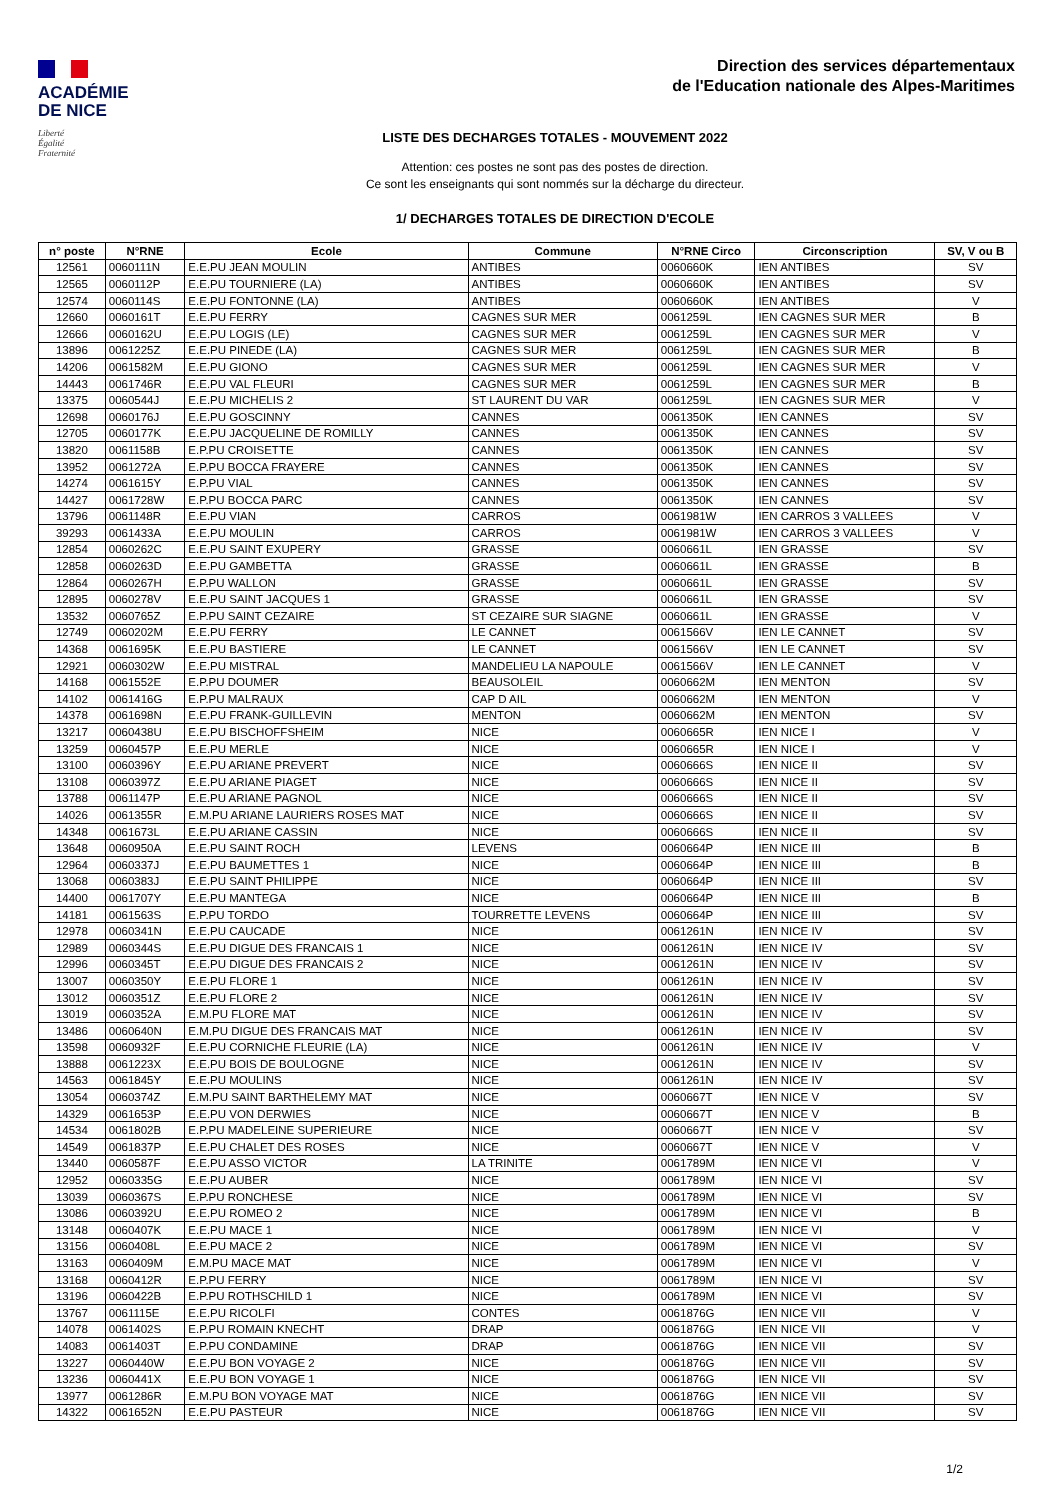ACADÉMIE
DE NICE
Liberté
Égalité
Fraternité
Direction des services départementaux
de l'Education nationale des Alpes-Maritimes
LISTE DES DECHARGES TOTALES - MOUVEMENT 2022
Attention: ces postes ne sont pas des postes de direction.
Ce sont les enseignants qui sont nommés sur la décharge du directeur.
1/ DECHARGES TOTALES DE DIRECTION D'ECOLE
| n° poste | N°RNE | Ecole | Commune | N°RNE Circo | Circonscription | SV, V ou B |
| --- | --- | --- | --- | --- | --- | --- |
| 12561 | 0060111N | E.E.PU JEAN MOULIN | ANTIBES | 0060660K | IEN ANTIBES | SV |
| 12565 | 0060112P | E.E.PU TOURNIERE (LA) | ANTIBES | 0060660K | IEN ANTIBES | SV |
| 12574 | 0060114S | E.E.PU FONTONNE (LA) | ANTIBES | 0060660K | IEN ANTIBES | V |
| 12660 | 0060161T | E.E.PU FERRY | CAGNES SUR MER | 0061259L | IEN CAGNES SUR MER | B |
| 12666 | 0060162U | E.E.PU LOGIS (LE) | CAGNES SUR MER | 0061259L | IEN CAGNES SUR MER | V |
| 13896 | 0061225Z | E.E.PU PINEDE (LA) | CAGNES SUR MER | 0061259L | IEN CAGNES SUR MER | B |
| 14206 | 0061582M | E.E.PU GIONO | CAGNES SUR MER | 0061259L | IEN CAGNES SUR MER | V |
| 14443 | 0061746R | E.E.PU VAL FLEURI | CAGNES SUR MER | 0061259L | IEN CAGNES SUR MER | B |
| 13375 | 0060544J | E.E.PU MICHELIS 2 | ST LAURENT DU VAR | 0061259L | IEN CAGNES SUR MER | V |
| 12698 | 0060176J | E.E.PU GOSCINNY | CANNES | 0061350K | IEN CANNES | SV |
| 12705 | 0060177K | E.E.PU JACQUELINE DE ROMILLY | CANNES | 0061350K | IEN CANNES | SV |
| 13820 | 0061158B | E.P.PU CROISETTE | CANNES | 0061350K | IEN CANNES | SV |
| 13952 | 0061272A | E.P.PU BOCCA FRAYERE | CANNES | 0061350K | IEN CANNES | SV |
| 14274 | 0061615Y | E.P.PU VIAL | CANNES | 0061350K | IEN CANNES | SV |
| 14427 | 0061728W | E.P.PU BOCCA PARC | CANNES | 0061350K | IEN CANNES | SV |
| 13796 | 0061148R | E.E.PU VIAN | CARROS | 0061981W | IEN CARROS 3 VALLEES | V |
| 39293 | 0061433A | E.E.PU MOULIN | CARROS | 0061981W | IEN CARROS 3 VALLEES | V |
| 12854 | 0060262C | E.E.PU SAINT EXUPERY | GRASSE | 0060661L | IEN GRASSE | SV |
| 12858 | 0060263D | E.E.PU GAMBETTA | GRASSE | 0060661L | IEN GRASSE | B |
| 12864 | 0060267H | E.P.PU WALLON | GRASSE | 0060661L | IEN GRASSE | SV |
| 12895 | 0060278V | E.E.PU SAINT JACQUES 1 | GRASSE | 0060661L | IEN GRASSE | SV |
| 13532 | 0060765Z | E.P.PU SAINT CEZAIRE | ST CEZAIRE SUR SIAGNE | 0060661L | IEN GRASSE | V |
| 12749 | 0060202M | E.E.PU FERRY | LE CANNET | 0061566V | IEN LE CANNET | SV |
| 14368 | 0061695K | E.E.PU BASTIERE | LE CANNET | 0061566V | IEN LE CANNET | SV |
| 12921 | 0060302W | E.E.PU MISTRAL | MANDELIEU LA NAPOULE | 0061566V | IEN LE CANNET | V |
| 14168 | 0061552E | E.P.PU DOUMER | BEAUSOLEIL | 0060662M | IEN MENTON | SV |
| 14102 | 0061416G | E.P.PU MALRAUX | CAP D AIL | 0060662M | IEN MENTON | V |
| 14378 | 0061698N | E.E.PU FRANK-GUILLEVIN | MENTON | 0060662M | IEN MENTON | SV |
| 13217 | 0060438U | E.E.PU BISCHOFFSHEIM | NICE | 0060665R | IEN NICE I | V |
| 13259 | 0060457P | E.E.PU MERLE | NICE | 0060665R | IEN NICE I | V |
| 13100 | 0060396Y | E.E.PU ARIANE PREVERT | NICE | 0060666S | IEN NICE II | SV |
| 13108 | 0060397Z | E.E.PU ARIANE PIAGET | NICE | 0060666S | IEN NICE II | SV |
| 13788 | 0061147P | E.E.PU ARIANE PAGNOL | NICE | 0060666S | IEN NICE II | SV |
| 14026 | 0061355R | E.M.PU ARIANE LAURIERS ROSES MAT | NICE | 0060666S | IEN NICE II | SV |
| 14348 | 0061673L | E.E.PU ARIANE CASSIN | NICE | 0060666S | IEN NICE II | SV |
| 13648 | 0060950A | E.E.PU SAINT ROCH | LEVENS | 0060664P | IEN NICE III | B |
| 12964 | 0060337J | E.E.PU BAUMETTES 1 | NICE | 0060664P | IEN NICE III | B |
| 13068 | 0060383J | E.E.PU SAINT PHILIPPE | NICE | 0060664P | IEN NICE III | SV |
| 14400 | 0061707Y | E.E.PU MANTEGA | NICE | 0060664P | IEN NICE III | B |
| 14181 | 0061563S | E.P.PU TORDO | TOURRETTE LEVENS | 0060664P | IEN NICE III | SV |
| 12978 | 0060341N | E.E.PU CAUCADE | NICE | 0061261N | IEN NICE IV | SV |
| 12989 | 0060344S | E.E.PU DIGUE DES FRANCAIS 1 | NICE | 0061261N | IEN NICE IV | SV |
| 12996 | 0060345T | E.E.PU DIGUE DES FRANCAIS 2 | NICE | 0061261N | IEN NICE IV | SV |
| 13007 | 0060350Y | E.E.PU FLORE 1 | NICE | 0061261N | IEN NICE IV | SV |
| 13012 | 0060351Z | E.E.PU FLORE 2 | NICE | 0061261N | IEN NICE IV | SV |
| 13019 | 0060352A | E.M.PU FLORE MAT | NICE | 0061261N | IEN NICE IV | SV |
| 13486 | 0060640N | E.M.PU DIGUE DES FRANCAIS MAT | NICE | 0061261N | IEN NICE IV | SV |
| 13598 | 0060932F | E.E.PU CORNICHE FLEURIE (LA) | NICE | 0061261N | IEN NICE IV | V |
| 13888 | 0061223X | E.E.PU BOIS DE BOULOGNE | NICE | 0061261N | IEN NICE IV | SV |
| 14563 | 0061845Y | E.E.PU MOULINS | NICE | 0061261N | IEN NICE IV | SV |
| 13054 | 0060374Z | E.M.PU SAINT BARTHELEMY MAT | NICE | 0060667T | IEN NICE V | SV |
| 14329 | 0061653P | E.E.PU VON DERWIES | NICE | 0060667T | IEN NICE V | B |
| 14534 | 0061802B | E.P.PU MADELEINE SUPERIEURE | NICE | 0060667T | IEN NICE V | SV |
| 14549 | 0061837P | E.E.PU CHALET DES ROSES | NICE | 0060667T | IEN NICE V | V |
| 13440 | 0060587F | E.E.PU ASSO VICTOR | LA TRINITE | 0061789M | IEN NICE VI | V |
| 12952 | 0060335G | E.E.PU AUBER | NICE | 0061789M | IEN NICE VI | SV |
| 13039 | 0060367S | E.P.PU RONCHESE | NICE | 0061789M | IEN NICE VI | SV |
| 13086 | 0060392U | E.E.PU ROMEO 2 | NICE | 0061789M | IEN NICE VI | B |
| 13148 | 0060407K | E.E.PU MACE 1 | NICE | 0061789M | IEN NICE VI | V |
| 13156 | 0060408L | E.E.PU MACE 2 | NICE | 0061789M | IEN NICE VI | SV |
| 13163 | 0060409M | E.M.PU MACE MAT | NICE | 0061789M | IEN NICE VI | V |
| 13168 | 0060412R | E.P.PU FERRY | NICE | 0061789M | IEN NICE VI | SV |
| 13196 | 0060422B | E.P.PU ROTHSCHILD 1 | NICE | 0061789M | IEN NICE VI | SV |
| 13767 | 0061115E | E.E.PU RICOLFI | CONTES | 0061876G | IEN NICE VII | V |
| 14078 | 0061402S | E.P.PU ROMAIN KNECHT | DRAP | 0061876G | IEN NICE VII | V |
| 14083 | 0061403T | E.P.PU CONDAMINE | DRAP | 0061876G | IEN NICE VII | SV |
| 13227 | 0060440W | E.E.PU BON VOYAGE 2 | NICE | 0061876G | IEN NICE VII | SV |
| 13236 | 0060441X | E.E.PU BON VOYAGE 1 | NICE | 0061876G | IEN NICE VII | SV |
| 13977 | 0061286R | E.M.PU BON VOYAGE MAT | NICE | 0061876G | IEN NICE VII | SV |
| 14322 | 0061652N | E.E.PU PASTEUR | NICE | 0061876G | IEN NICE VII | SV |
1/2